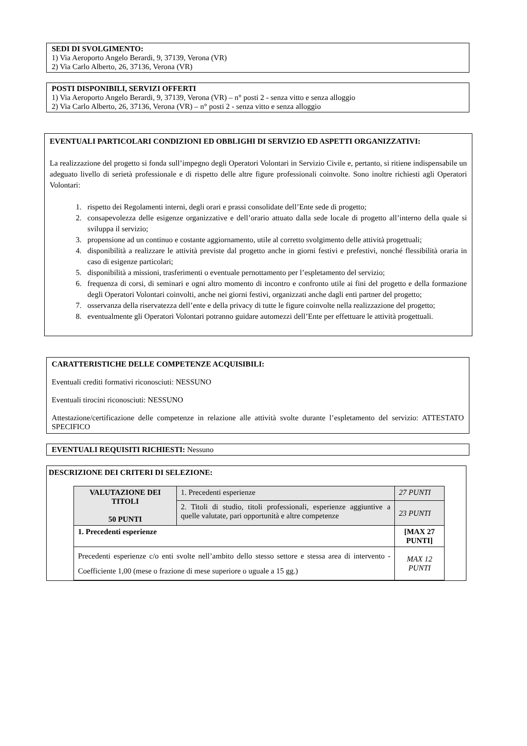SEDI DI SVOLGIMENTO:
1) Via Aeroporto Angelo Berardi, 9, 37139, Verona (VR)
2) Via Carlo Alberto, 26, 37136, Verona (VR)
POSTI DISPONIBILI, SERVIZI OFFERTI
1) Via Aeroporto Angelo Berardi, 9, 37139, Verona (VR) – n° posti 2 - senza vitto e senza alloggio
2) Via Carlo Alberto, 26, 37136, Verona (VR) – n° posti 2 - senza vitto e senza alloggio
EVENTUALI PARTICOLARI CONDIZIONI ED OBBLIGHI DI SERVIZIO ED ASPETTI ORGANIZZATIVI:
La realizzazione del progetto si fonda sull’impegno degli Operatori Volontari in Servizio Civile e, pertanto, si ritiene indispensabile un adeguato livello di serietà professionale e di rispetto delle altre figure professionali coinvolte. Sono inoltre richiesti agli Operatori Volontari:
1. rispetto dei Regolamenti interni, degli orari e prassi consolidate dell’Ente sede di progetto;
2. consapevolezza delle esigenze organizzative e dell’orario attuato dalla sede locale di progetto all’interno della quale si sviluppa il servizio;
3. propensione ad un continuo e costante aggiornamento, utile al corretto svolgimento delle attività progettuali;
4. disponibilità a realizzare le attività previste dal progetto anche in giorni festivi e prefestivi, nonché flessibilità oraria in caso di esigenze particolari;
5. disponibilità a missioni, trasferimenti o eventuale pernottamento per l’espletamento del servizio;
6. frequenza di corsi, di seminari e ogni altro momento di incontro e confronto utile ai fini del progetto e della formazione degli Operatori Volontari coinvolti, anche nei giorni festivi, organizzati anche dagli enti partner del progetto;
7. osservanza della riservatezza dell’ente e della privacy di tutte le figure coinvolte nella realizzazione del progetto;
8. eventualmente gli Operatori Volontari potranno guidare automezzi dell’Ente per effettuare le attività progettuali.
CARATTERISTICHE DELLE COMPETENZE ACQUISIBILI:
Eventuali crediti formativi riconosciuti: NESSUNO
Eventuali tirocini riconosciuti: NESSUNO
Attestazione/certificazione delle competenze in relazione alle attività svolte durante l’espletamento del servizio: ATTESTATO SPECIFICO
EVENTUALI REQUISITI RICHIESTI: Nessuno
DESCRIZIONE DEI CRITERI DI SELEZIONE:
| VALUTAZIONE DEI TITOLI 50 PUNTI | 1. Precedenti esperienze | | 27 PUNTI |
| | 2. Titoli di studio, titoli professionali, esperienze aggiuntive a quelle valutate, pari opportunità e altre competenze | | 23 PUNTI |
| 1. Precedenti esperienze | | [MAX 27 PUNTI] | |
| Precedenti esperienze c/o enti svolte nell’ambito dello stesso settore e stessa area di intervento - Coefficiente 1,00 (mese o frazione di mese superiore o uguale a 15 gg.) | | MAX 12 PUNTI | |